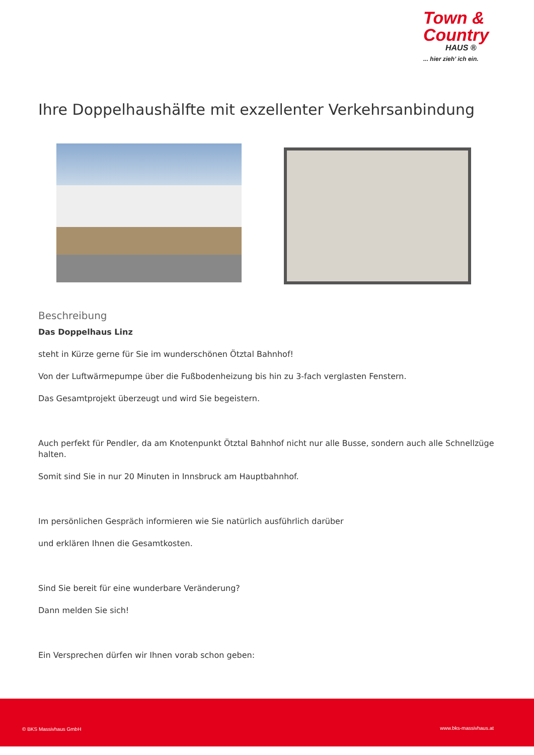Town &
Country
HAUS ®
... hier zieh’ ich ein.
Ihre Doppelhaushälfte mit exzellenter Verkehrsanbindung
Beschreibung
Das Doppelhaus Linz
steht in Kürze gerne für Sie im wunderschönen Ötztal Bahnhof!
Von der Luftwärmepumpe über die Fußbodenheizung bis hin zu 3-fach verglasten Fenstern.
Das Gesamtprojekt überzeugt und wird Sie begeistern.
Auch perfekt für Pendler, da am Knotenpunkt Ötztal Bahnhof nicht nur alle Busse, sondern auch alle Schnellzüge halten.
Somit sind Sie in nur 20 Minuten in Innsbruck am Hauptbahnhof.
Im persönlichen Gespräch informieren wie Sie natürlich ausführlich darüber
und erklären Ihnen die Gesamtkosten.
Sind Sie bereit für eine wunderbare Veränderung?
Dann melden Sie sich!
Ein Versprechen dürfen wir Ihnen vorab schon geben:
© BKS Massivhaus GmbH www.bks-massivhaus.at